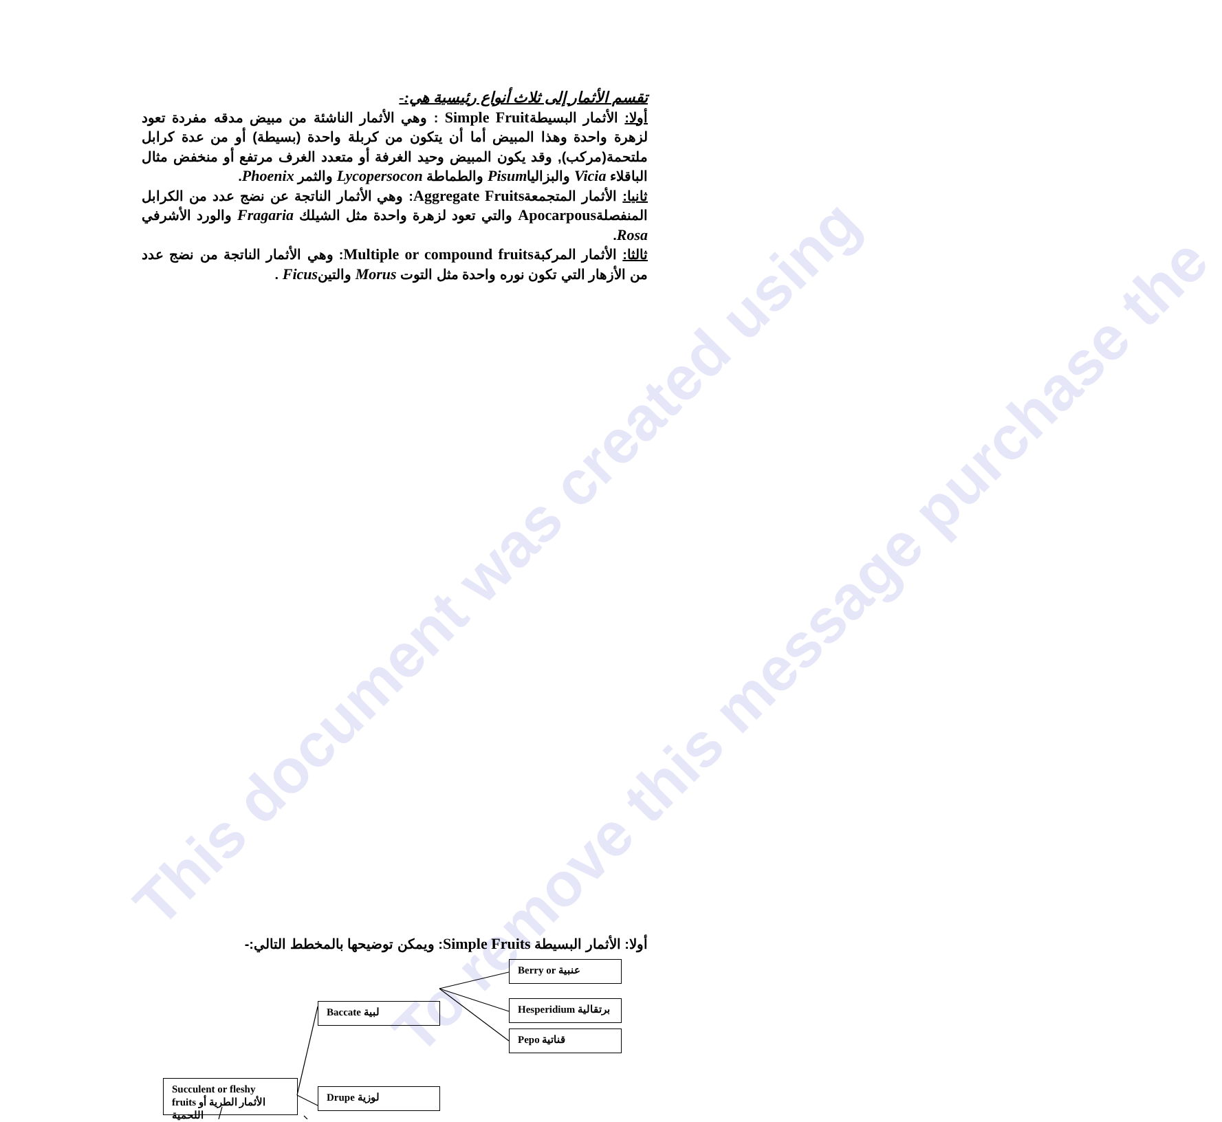This document was created using
To remove this message purchase the
تقسم الأثمار إلى ثلاث أنواع رئيسية هي:-
أولا: الأثمار البسيطةSimple Fruit : وهي الأثمار الناشئة من مبيض مدقه مفردة تعود لزهرة واحدة وهذا المبيض أما أن يتكون من كربلة واحدة (بسيطة) أو من عدة كرابل ملتحمة(مركب), وقد يكون المبيض وحيد الغرفة أو متعدد الغرف مرتفع أو منخفض مثال الباقلاء Vicia والبزالياPisum والطماطة Lycopersocon والثمر Phoenix.
ثانيا: الأثمار المتجمعةAggregate Fruits: وهي الأثمار الناتجة عن نضج عدد من الكرابل المنفصلةApocarpous والتي تعود لزهرة واحدة مثل الشيلك Fragaria والورد الأشرفي Rosa.
ثالثا: الأثمار المركبةMultiple or compound fruits: وهي الأثمار الناتجة من نضج عدد من الأزهار التي تكون نوره واحدة مثل التوت Morus والتينFicus .
أولا: الأثمار البسيطة Simple Fruits: ويمكن توضيحها بالمخطط التالي:-
Berry or عنبية
Hesperidium برتقالية
Pepo قناتية
Baccate لبية
Succulent or fleshy
fruits الأثمار الطرية أو اللحمية
Drupe لوزية